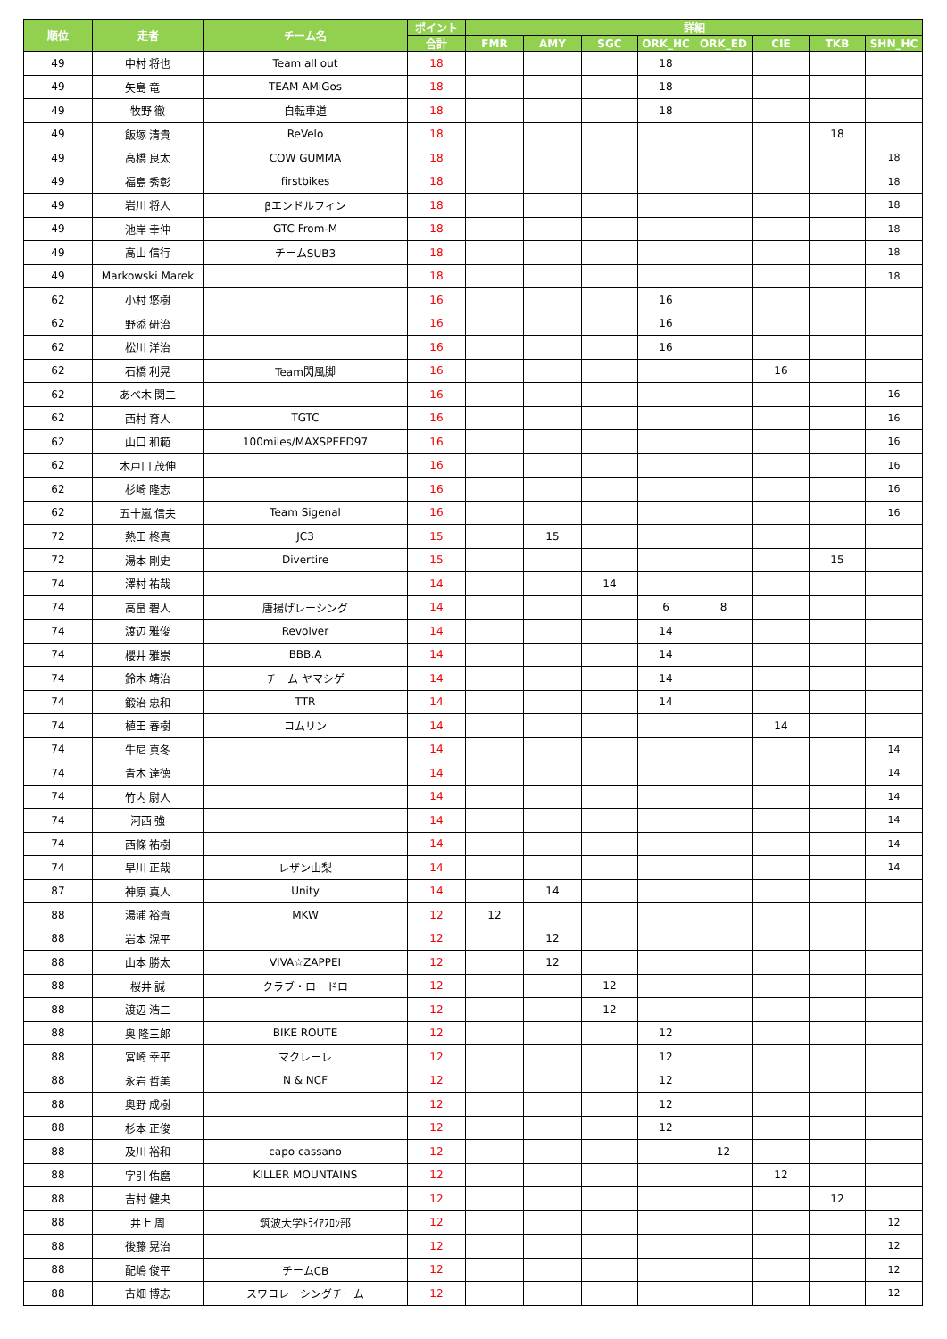| 順位 | 走者 | チーム名 | ポイント | 詳細 | | | | | | | |
| --- | --- | --- | --- | --- | --- | --- | --- | --- | --- | --- | --- |
| | | | 合計 | FMR | AMY | SGC | ORK_HC | ORK_ED | CIE | TKB | SHN_HC |
| 49 | 中村 将也 | Team all out | 18 | | | | 18 | | | | |
| 49 | 矢島 竜一 | TEAM AMiGos | 18 | | | | 18 | | | | |
| 49 | 牧野 徹 | 自転車道 | 18 | | | | 18 | | | | |
| 49 | 飯塚 清貴 | ReVelo | 18 | | | | | | | 18 | |
| 49 | 高橋 良太 | COW GUMMA | 18 | | | | | | | | 18 |
| 49 | 福島 秀彰 | firstbikes | 18 | | | | | | | | 18 |
| 49 | 岩川 将人 | βエンドルフィン | 18 | | | | | | | | 18 |
| 49 | 池岸 幸伸 | GTC From-M | 18 | | | | | | | | 18 |
| 49 | 高山 信行 | チームSUB3 | 18 | | | | | | | | 18 |
| 49 | Markowski Marek | | 18 | | | | | | | | 18 |
| 62 | 小村 悠樹 | | 16 | | | | 16 | | | | |
| 62 | 野添 研治 | | 16 | | | | 16 | | | | |
| 62 | 松川 洋治 | | 16 | | | | 16 | | | | |
| 62 | 石橋 利晃 | Team閃風脚 | 16 | | | | | | 16 | | |
| 62 | あべ木 関二 | | 16 | | | | | | | | 16 |
| 62 | 西村 育人 | TGTC | 16 | | | | | | | | 16 |
| 62 | 山口 和範 | 100miles/MAXSPEED97 | 16 | | | | | | | | 16 |
| 62 | 木戸口 茂伸 | | 16 | | | | | | | | 16 |
| 62 | 杉崎 隆志 | | 16 | | | | | | | | 16 |
| 62 | 五十嵐 信夫 | Team Sigenal | 16 | | | | | | | | 16 |
| 72 | 熱田 柊真 | JC3 | 15 | | 15 | | | | | | |
| 72 | 湯本 剛史 | Divertire | 15 | | | | | | | 15 | |
| 74 | 澤村 祐哉 | | 14 | | | 14 | | | | | |
| 74 | 高畠 碧人 | 唐揚げレーシング | 14 | | | | 6 | 8 | | | |
| 74 | 渡辺 雅俊 | Revolver | 14 | | | | 14 | | | | |
| 74 | 櫻井 雅崇 | BBB.A | 14 | | | | 14 | | | | |
| 74 | 鈴木 靖治 | チーム ヤマシゲ | 14 | | | | 14 | | | | |
| 74 | 鍛治 忠和 | TTR | 14 | | | | 14 | | | | |
| 74 | 植田 春樹 | コムリン | 14 | | | | | | 14 | | |
| 74 | 牛尼 真冬 | | 14 | | | | | | | | 14 |
| 74 | 青木 達徳 | | 14 | | | | | | | | 14 |
| 74 | 竹内 尉人 | | 14 | | | | | | | | 14 |
| 74 | 河西 強 | | 14 | | | | | | | | 14 |
| 74 | 西條 祐樹 | | 14 | | | | | | | | 14 |
| 74 | 早川 正哉 | レザン山梨 | 14 | | | | | | | | 14 |
| 87 | 神原 真人 | Unity | 14 | | 14 | | | | | | |
| 88 | 湯浦 裕貴 | MKW | 12 | 12 | | | | | | | |
| 88 | 岩本 滉平 | | 12 | | 12 | | | | | | |
| 88 | 山本 勝太 | VIVA☆ZAPPEI | 12 | | 12 | | | | | | |
| 88 | 桜井 誠 | クラブ・ロードロ | 12 | | | 12 | | | | | |
| 88 | 渡辺 浩二 | | 12 | | | 12 | | | | | |
| 88 | 奥 隆三郎 | BIKE ROUTE | 12 | | | | 12 | | | | |
| 88 | 宮崎 幸平 | マクレーレ | 12 | | | | 12 | | | | |
| 88 | 永岩 哲美 | N & NCF | 12 | | | | 12 | | | | |
| 88 | 奥野 成樹 | | 12 | | | | 12 | | | | |
| 88 | 杉本 正俊 | | 12 | | | | 12 | | | | |
| 88 | 及川 裕和 | capo cassano | 12 | | | | | 12 | | | |
| 88 | 字引 佑麿 | KILLER MOUNTAINS | 12 | | | | | | 12 | | |
| 88 | 吉村 健央 | | 12 | | | | | | | 12 | |
| 88 | 井上 周 | 筑波大学ﾄﾗｲｱｽﾛﾝ部 | 12 | | | | | | | | 12 |
| 88 | 後藤 晃治 | | 12 | | | | | | | | 12 |
| 88 | 配嶋 俊平 | チームCB | 12 | | | | | | | | 12 |
| 88 | 古畑 博志 | スワコレーシングチーム | 12 | | | | | | | | 12 |